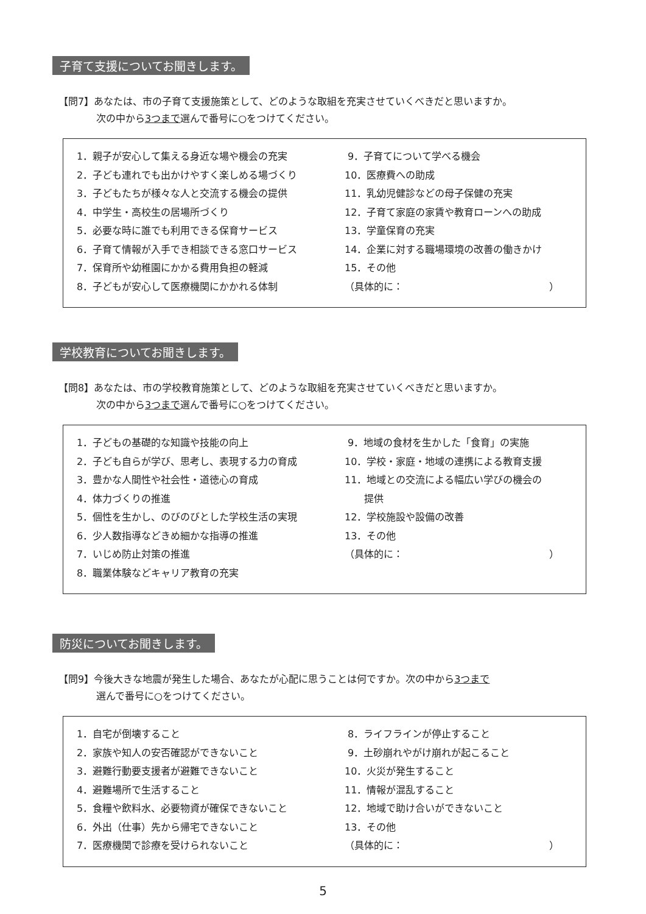子育て支援についてお聞きします。
【問7】あなたは、市の子育て支援施策として、どのような取組を充実させていくべきだと思いますか。
次の中から3つまで選んで番号に○をつけてください。
1．親子が安心して集える身近な場や機会の充実
2．子ども連れでも出かけやすく楽しめる場づくり
3．子どもたちが様々な人と交流する機会の提供
4．中学生・高校生の居場所づくり
5．必要な時に誰でも利用できる保育サービス
6．子育て情報が入手でき相談できる窓口サービス
7．保育所や幼稚園にかかる費用負担の軽減
8．子どもが安心して医療機関にかかれる体制
9．子育てについて学べる機会
10．医療費への助成
11．乳幼児健診などの母子保健の充実
12．子育て家庭の家賃や教育ローンへの助成
13．学童保育の充実
14．企業に対する職場環境の改善の働きかけ
15．その他
（具体的に：　　　　　　　　　　　　　　　）
学校教育についてお聞きします。
【問8】あなたは、市の学校教育施策として、どのような取組を充実させていくべきだと思いますか。
次の中から3つまで選んで番号に○をつけてください。
1．子どもの基礎的な知識や技能の向上
2．子ども自らが学び、思考し、表現する力の育成
3．豊かな人間性や社会性・道徳心の育成
4．体力づくりの推進
5．個性を生かし、のびのびとした学校生活の実現
6．少人数指導などきめ細かな指導の推進
7．いじめ防止対策の推進
8．職業体験などキャリア教育の充実
9．地域の食材を生かした「食育」の実施
10．学校・家庭・地域の連携による教育支援
11．地域との交流による幅広い学びの機会の
　　提供
12．学校施設や設備の改善
13．その他
（具体的に：　　　　　　　　　　　　　　　）
防災についてお聞きします。
【問9】今後大きな地震が発生した場合、あなたが心配に思うことは何ですか。次の中から3つまで
選んで番号に○をつけてください。
1．自宅が倒壊すること
2．家族や知人の安否確認ができないこと
3．避難行動要支援者が避難できないこと
4．避難場所で生活すること
5．食糧や飲料水、必要物資が確保できないこと
6．外出（仕事）先から帰宅できないこと
7．医療機関で診療を受けられないこと
8．ライフラインが停止すること
9．土砂崩れやがけ崩れが起こること
10．火災が発生すること
11．情報が混乱すること
12．地域で助け合いができないこと
13．その他
（具体的に：　　　　　　　　　　　　　　　）
5